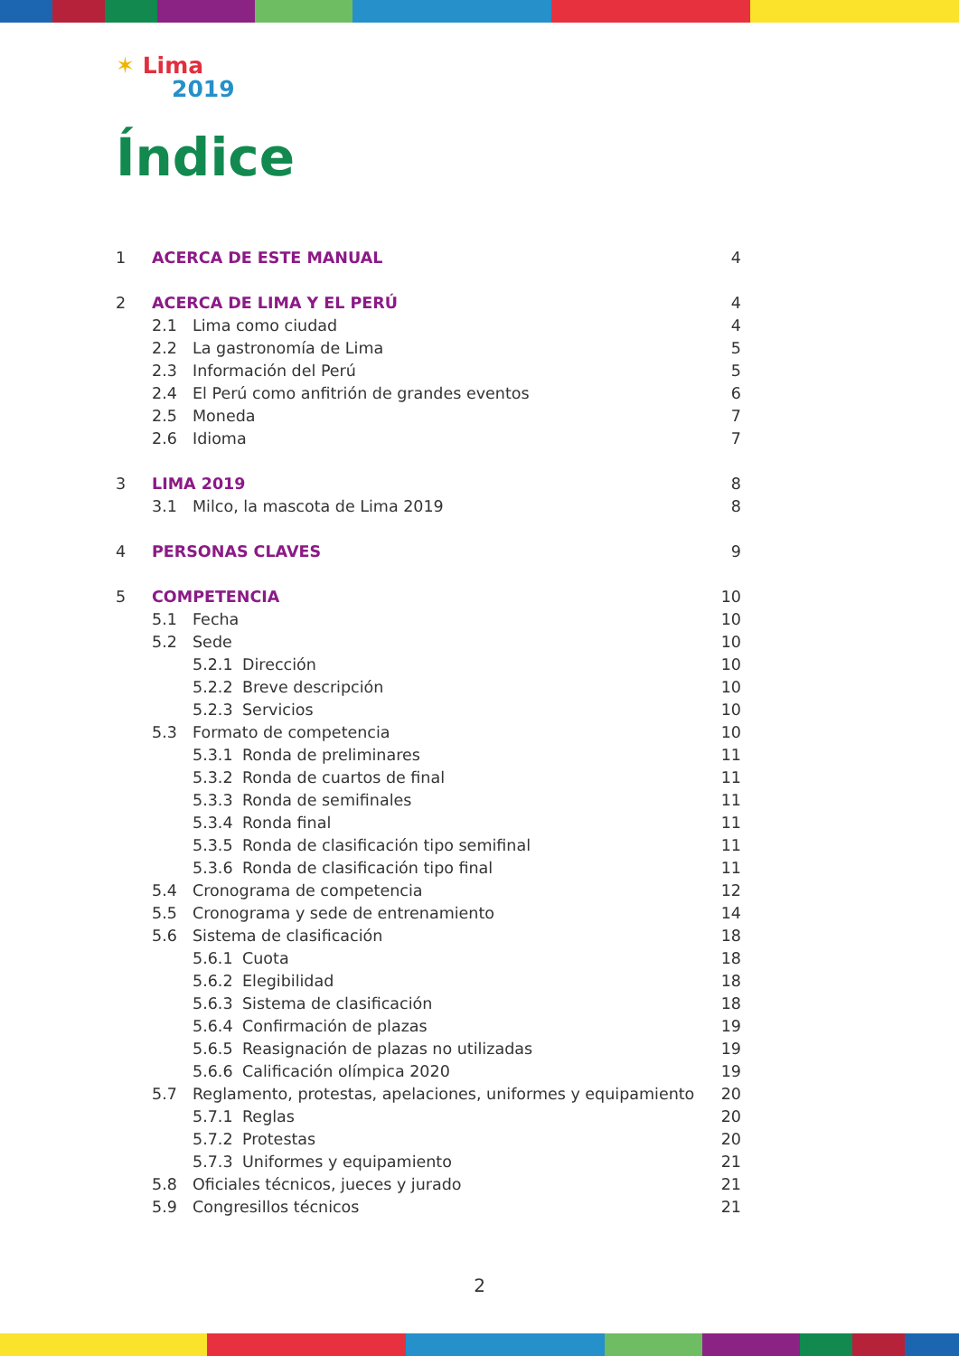✶ Lima
2019
Índice
| 1 | ACERCA DE ESTE MANUAL | 4 |
| 2 | ACERCA DE LIMA Y EL PERÚ | 4 |
| | 2.1 Lima como ciudad | 4 |
| | 2.2 La gastronomía de Lima | 5 |
| | 2.3 Información del Perú | 5 |
| | 2.4 El Perú como anfitrión de grandes eventos | 6 |
| | 2.5 Moneda | 7 |
| | 2.6 Idioma | 7 |
| 3 | LIMA 2019 | 8 |
| | 3.1 Milco, la mascota de Lima 2019 | 8 |
| 4 | PERSONAS CLAVES | 9 |
| 5 | COMPETENCIA | 10 |
| | 5.1 Fecha | 10 |
| | 5.2 Sede | 10 |
| | 5.2.1 Dirección | 10 |
| | 5.2.2 Breve descripción | 10 |
| | 5.2.3 Servicios | 10 |
| | 5.3 Formato de competencia | 10 |
| | 5.3.1 Ronda de preliminares | 11 |
| | 5.3.2 Ronda de cuartos de final | 11 |
| | 5.3.3 Ronda de semifinales | 11 |
| | 5.3.4 Ronda final | 11 |
| | 5.3.5 Ronda de clasificación tipo semifinal | 11 |
| | 5.3.6 Ronda de clasificación tipo final | 11 |
| | 5.4 Cronograma de competencia | 12 |
| | 5.5 Cronograma y sede de entrenamiento | 14 |
| | 5.6 Sistema de clasificación | 18 |
| | 5.6.1 Cuota | 18 |
| | 5.6.2 Elegibilidad | 18 |
| | 5.6.3 Sistema de clasificación | 18 |
| | 5.6.4 Confirmación de plazas | 19 |
| | 5.6.5 Reasignación de plazas no utilizadas | 19 |
| | 5.6.6 Calificación olímpica 2020 | 19 |
| | 5.7 Reglamento, protestas, apelaciones, uniformes y equipamiento | 20 |
| | 5.7.1 Reglas | 20 |
| | 5.7.2 Protestas | 20 |
| | 5.7.3 Uniformes y equipamiento | 21 |
| | 5.8 Oficiales técnicos, jueces y jurado | 21 |
| | 5.9 Congresillos técnicos | 21 |
2